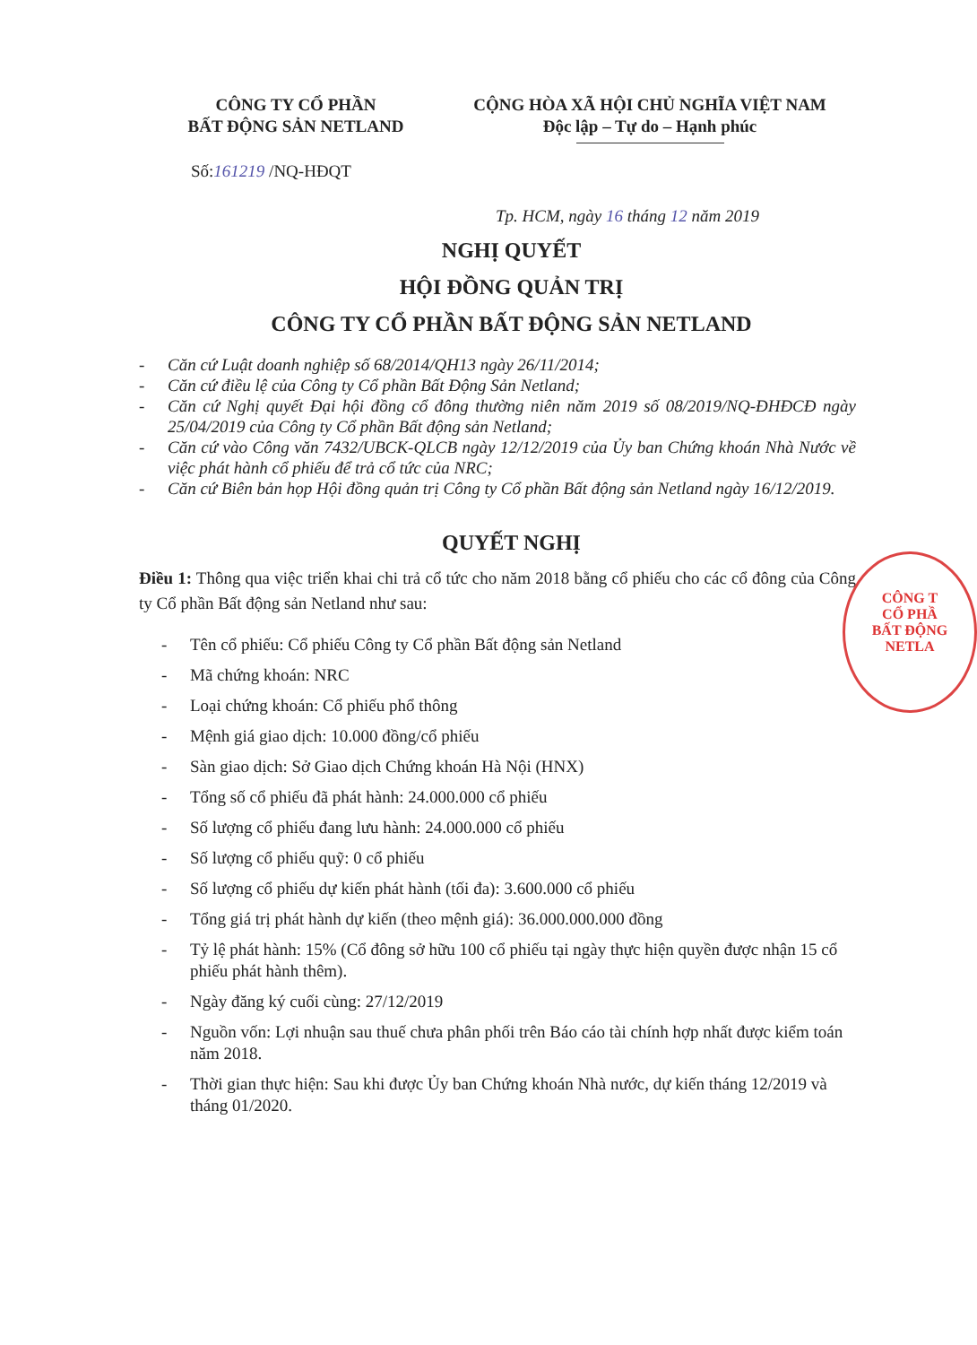CÔNG TY CỔ PHẦN
BẤT ĐỘNG SẢN NETLAND
CỘNG HÒA XÃ HỘI CHỦ NGHĨA VIỆT NAM
Độc lập – Tự do – Hạnh phúc
Số:161219 /NQ-HĐQT
Tp. HCM, ngày 16 tháng 12 năm 2019
NGHỊ QUYẾT
HỘI ĐỒNG QUẢN TRỊ
CÔNG TY CỔ PHẦN BẤT ĐỘNG SẢN NETLAND
- Căn cứ Luật doanh nghiệp số 68/2014/QH13 ngày 26/11/2014;
- Căn cứ điều lệ của Công ty Cổ phần Bất Động Sản Netland;
- Căn cứ Nghị quyết Đại hội đồng cổ đông thường niên năm 2019 số 08/2019/NQ-ĐHĐCĐ ngày 25/04/2019 của Công ty Cổ phần Bất động sản Netland;
- Căn cứ vào Công văn 7432/UBCK-QLCB ngày 12/12/2019 của Ủy ban Chứng khoán Nhà Nước về việc phát hành cổ phiếu để trả cổ tức của NRC;
- Căn cứ Biên bản họp Hội đồng quản trị Công ty Cổ phần Bất động sản Netland ngày 16/12/2019.
QUYẾT NGHỊ
Điều 1: Thông qua việc triển khai chi trả cổ tức cho năm 2018 bằng cổ phiếu cho các cổ đông của Công ty Cổ phần Bất động sản Netland như sau:
- Tên cổ phiếu: Cổ phiếu Công ty Cổ phần Bất động sản Netland
- Mã chứng khoán: NRC
- Loại chứng khoán: Cổ phiếu phổ thông
- Mệnh giá giao dịch: 10.000 đồng/cổ phiếu
- Sàn giao dịch: Sở Giao dịch Chứng khoán Hà Nội (HNX)
- Tổng số cổ phiếu đã phát hành: 24.000.000 cổ phiếu
- Số lượng cổ phiếu đang lưu hành: 24.000.000 cổ phiếu
- Số lượng cổ phiếu quỹ: 0 cổ phiếu
- Số lượng cổ phiếu dự kiến phát hành (tối đa): 3.600.000 cổ phiếu
- Tổng giá trị phát hành dự kiến (theo mệnh giá): 36.000.000.000 đồng
- Tỷ lệ phát hành: 15% (Cổ đông sở hữu 100 cổ phiếu tại ngày thực hiện quyền được nhận 15 cổ phiếu phát hành thêm).
- Ngày đăng ký cuối cùng: 27/12/2019
- Nguồn vốn: Lợi nhuận sau thuế chưa phân phối trên Báo cáo tài chính hợp nhất được kiểm toán năm 2018.
- Thời gian thực hiện: Sau khi được Ủy ban Chứng khoán Nhà nước, dự kiến tháng 12/2019 và tháng 01/2020.
CÔNG T
CỔ PHẦ
BẤT ĐỘNG
NETLA